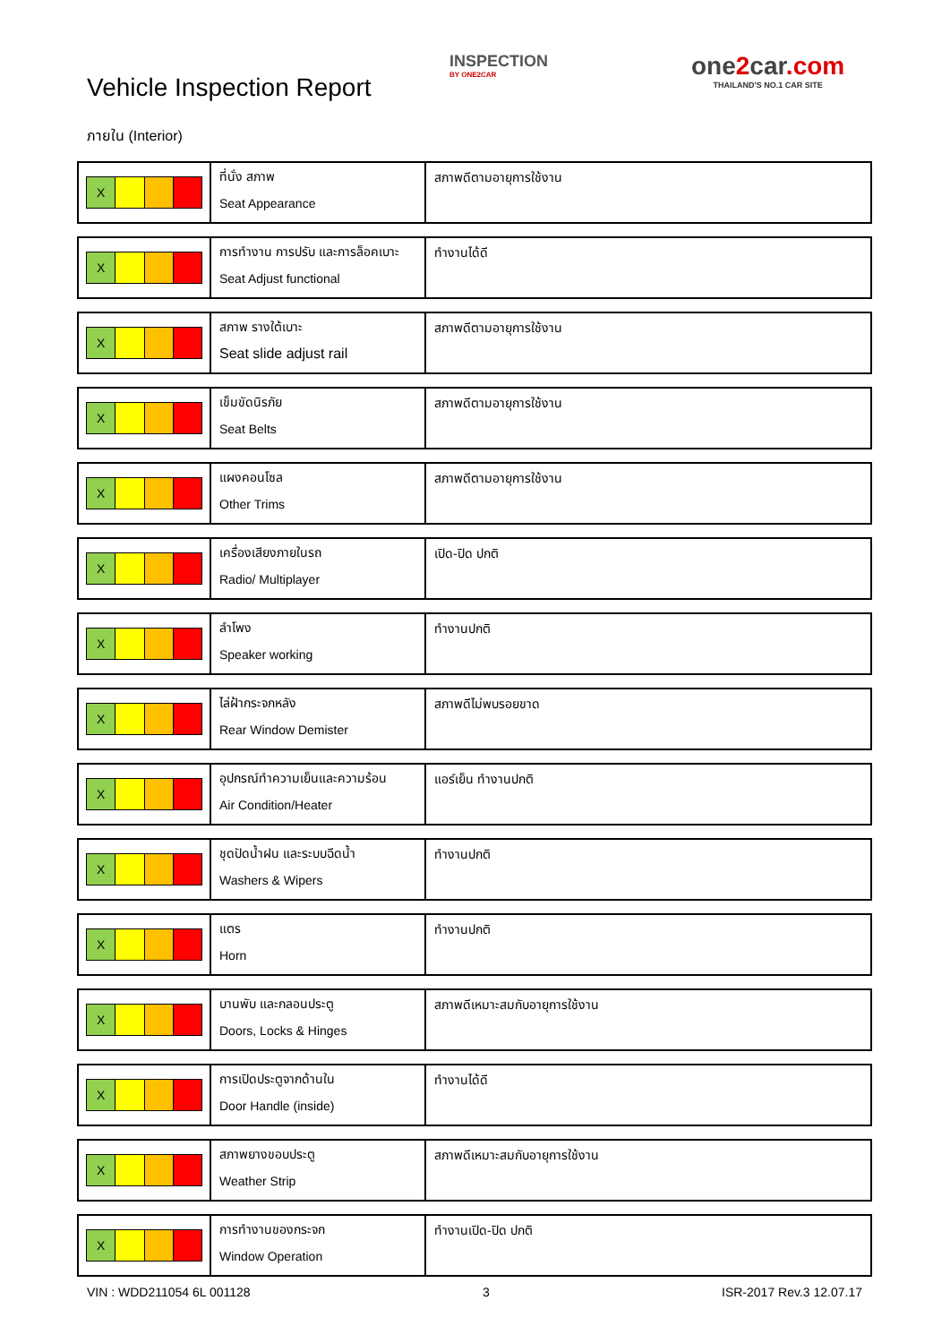Vehicle Inspection Report
INSPECTION
BY ONE2CAR
one2car.com
THAILAND'S NO.1 CAR SITE
ภายใน (Interior)
| X | ที่นั่ง สภาพ Seat Appearance | สภาพดีตามอายุการใช้งาน |
| X | การทำงาน การปรับ และการล็อคเบาะ Seat Adjust functional | ทำงานได้ดี |
| X | สภาพ รางใต้เบาะ Seat slide adjust rail | สภาพดีตามอายุการใช้งาน |
| X | เข็มขัดนิรภัย Seat Belts | สภาพดีตามอายุการใช้งาน |
| X | แผงคอนโซล Other Trims | สภาพดีตามอายุการใช้งาน |
| X | เครื่องเสียงภายในรถ Radio/ Multiplayer | เปิด-ปิด ปกติ |
| X | ลำโพง Speaker working | ทำงานปกติ |
| X | ไล่ฝ้ากระจกหลัง Rear Window Demister | สภาพดีไม่พบรอยขาด |
| X | อุปกรณ์ทำความเย็นและความร้อน Air Condition/Heater | แอร์เย็น ทำงานปกติ |
| X | ชุดปัดน้ำฝน และระบบฉีดน้ำ Washers & Wipers | ทำงานปกติ |
| X | แตร Horn | ทำงานปกติ |
| X | บานพับ และกลอนประตู Doors, Locks & Hinges | สภาพดีเหมาะสมกับอายุการใช้งาน |
| X | การเปิดประตูจากด้านใน Door Handle (inside) | ทำงานได้ดี |
| X | สภาพยางขอบประตู Weather Strip | สภาพดีเหมาะสมกับอายุการใช้งาน |
| X | การทำงานของกระจก Window Operation | ทำงานเปิด-ปิด ปกติ |
VIN : WDD211054 6L 001128 3 ISR-2017 Rev.3 12.07.17